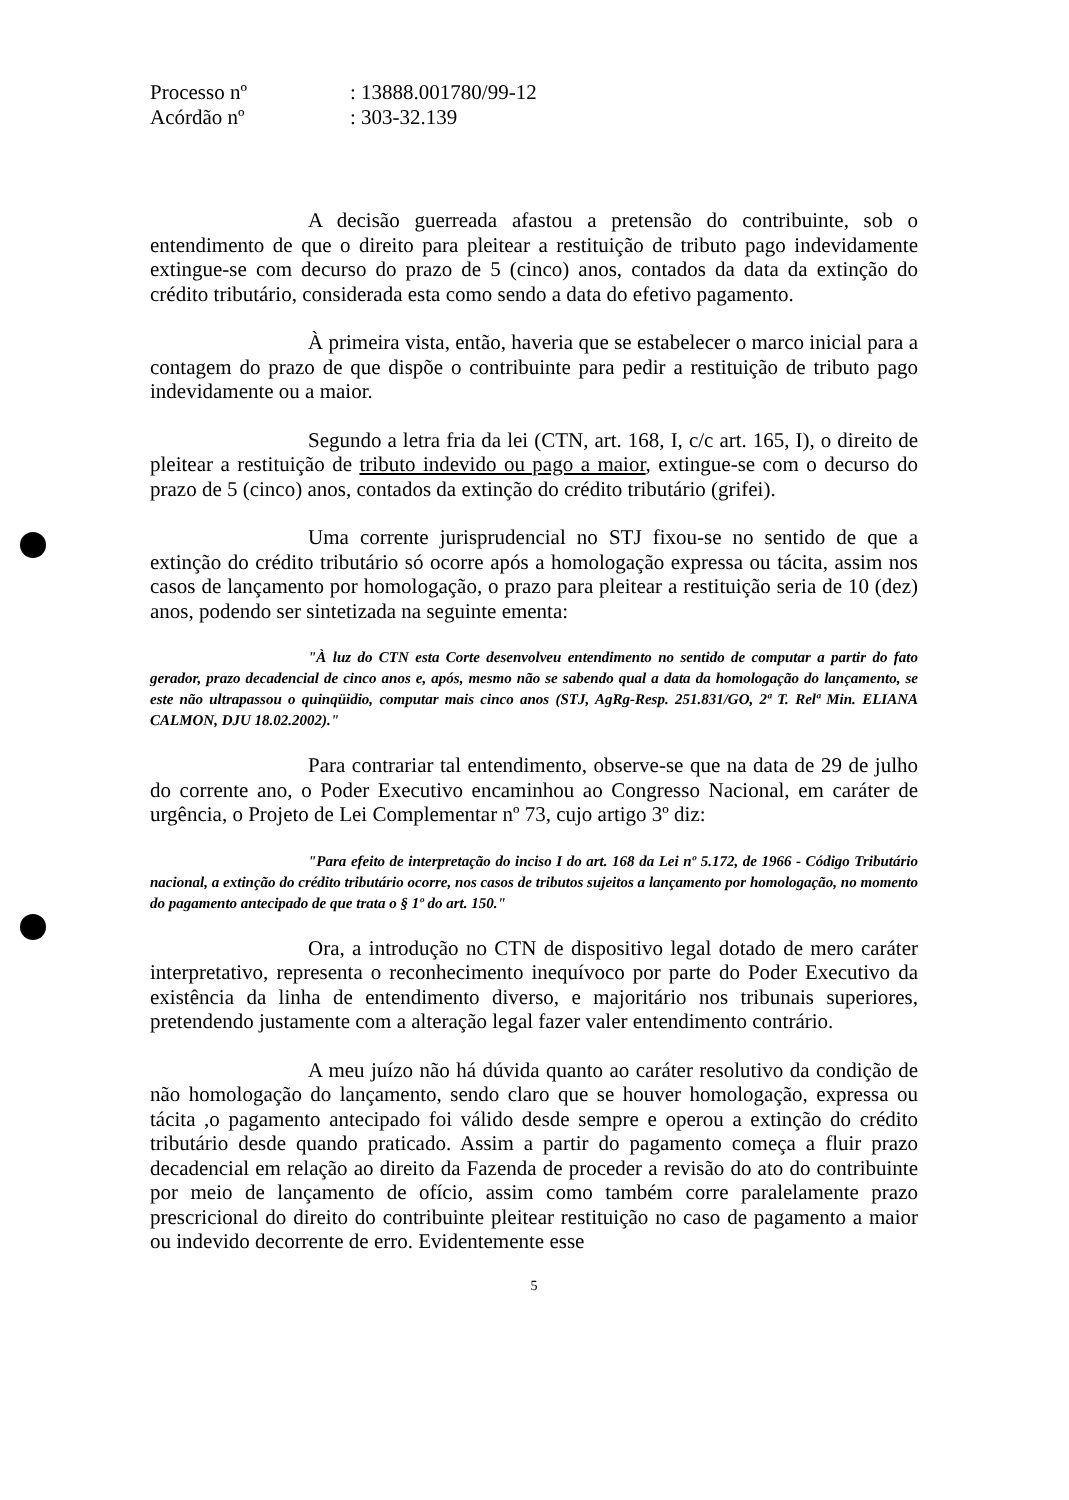Processo nº: 13888.001780/99-12
Acórdão nº: 303-32.139
A decisão guerreada afastou a pretensão do contribuinte, sob o entendimento de que o direito para pleitear a restituição de tributo pago indevidamente extingue-se com decurso do prazo de 5 (cinco) anos, contados da data da extinção do crédito tributário, considerada esta como sendo a data do efetivo pagamento.
À primeira vista, então, haveria que se estabelecer o marco inicial para a contagem do prazo de que dispõe o contribuinte para pedir a restituição de tributo pago indevidamente ou a maior.
Segundo a letra fria da lei (CTN, art. 168, I, c/c art. 165, I), o direito de pleitear a restituição de tributo indevido ou pago a maior, extingue-se com o decurso do prazo de 5 (cinco) anos, contados da extinção do crédito tributário (grifei).
Uma corrente jurisprudencial no STJ fixou-se no sentido de que a extinção do crédito tributário só ocorre após a homologação expressa ou tácita, assim nos casos de lançamento por homologação, o prazo para pleitear a restituição seria de 10 (dez) anos, podendo ser sintetizada na seguinte ementa:
"À luz do CTN esta Corte desenvolveu entendimento no sentido de computar a partir do fato gerador, prazo decadencial de cinco anos e, após, mesmo não se sabendo qual a data da homologação do lançamento, se este não ultrapassou o quinqüidio, computar mais cinco anos (STJ, AgRg-Resp. 251.831/GO, 2ª T. Relª Min. ELIANA CALMON, DJU 18.02.2002)."
Para contrariar tal entendimento, observe-se que na data de 29 de julho do corrente ano, o Poder Executivo encaminhou ao Congresso Nacional, em caráter de urgência, o Projeto de Lei Complementar nº 73, cujo artigo 3º diz:
"Para efeito de interpretação do inciso I do art. 168 da Lei nº 5.172, de 1966 - Código Tributário nacional, a extinção do crédito tributário ocorre, nos casos de tributos sujeitos a lançamento por homologação, no momento do pagamento antecipado de que trata o § 1º do art. 150."
Ora, a introdução no CTN de dispositivo legal dotado de mero caráter interpretativo, representa o reconhecimento inequívoco por parte do Poder Executivo da existência da linha de entendimento diverso, e majoritário nos tribunais superiores, pretendendo justamente com a alteração legal fazer valer entendimento contrário.
A meu juízo não há dúvida quanto ao caráter resolutivo da condição de não homologação do lançamento, sendo claro que se houver homologação, expressa ou tácita ,o pagamento antecipado foi válido desde sempre e operou a extinção do crédito tributário desde quando praticado. Assim a partir do pagamento começa a fluir prazo decadencial em relação ao direito da Fazenda de proceder a revisão do ato do contribuinte por meio de lançamento de ofício, assim como também corre paralelamente prazo prescricional do direito do contribuinte pleitear restituição no caso de pagamento a maior ou indevido decorrente de erro. Evidentemente esse
5